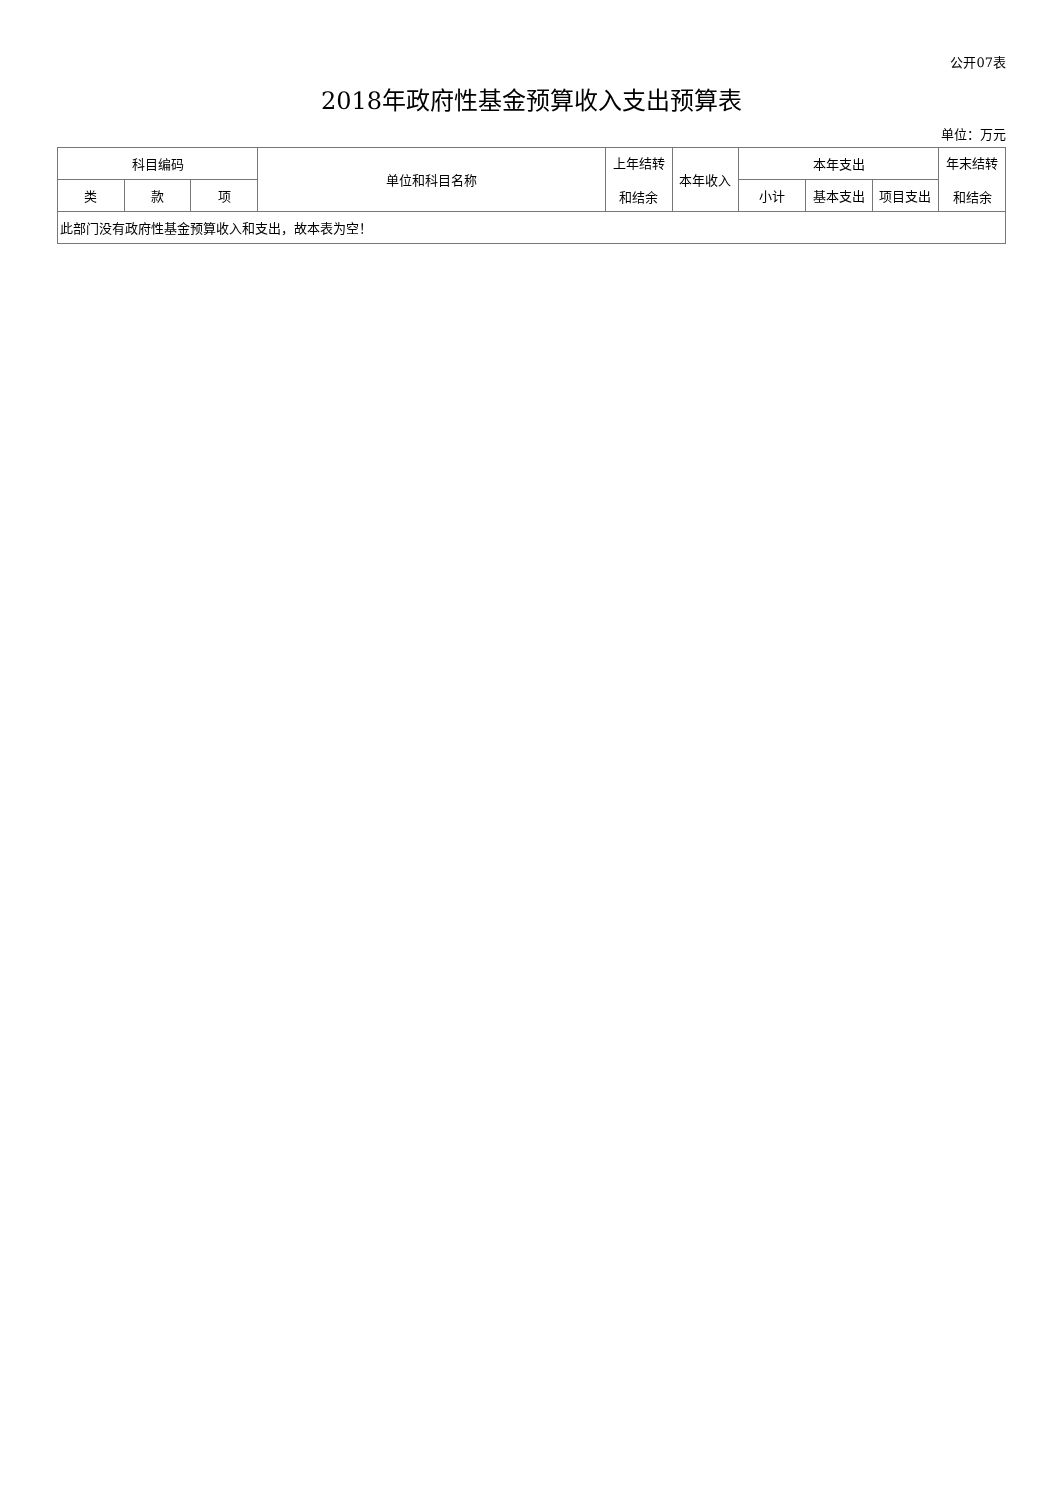公开07表
2018年政府性基金预算收入支出预算表
单位：万元
| 科目编码 | | | 单位和科目名称 | 上年结转 和结余 | 本年收入 | 本年支出 | | | 年末结转 和结余 |
| --- | --- | --- | --- | --- | --- | --- | --- | --- | --- |
| 类 | 款 | 项 | | | | 小计 | 基本支出 | 项目支出 | |
| 此部门没有政府性基金预算收入和支出，故本表为空！ | | | | | | | | | |